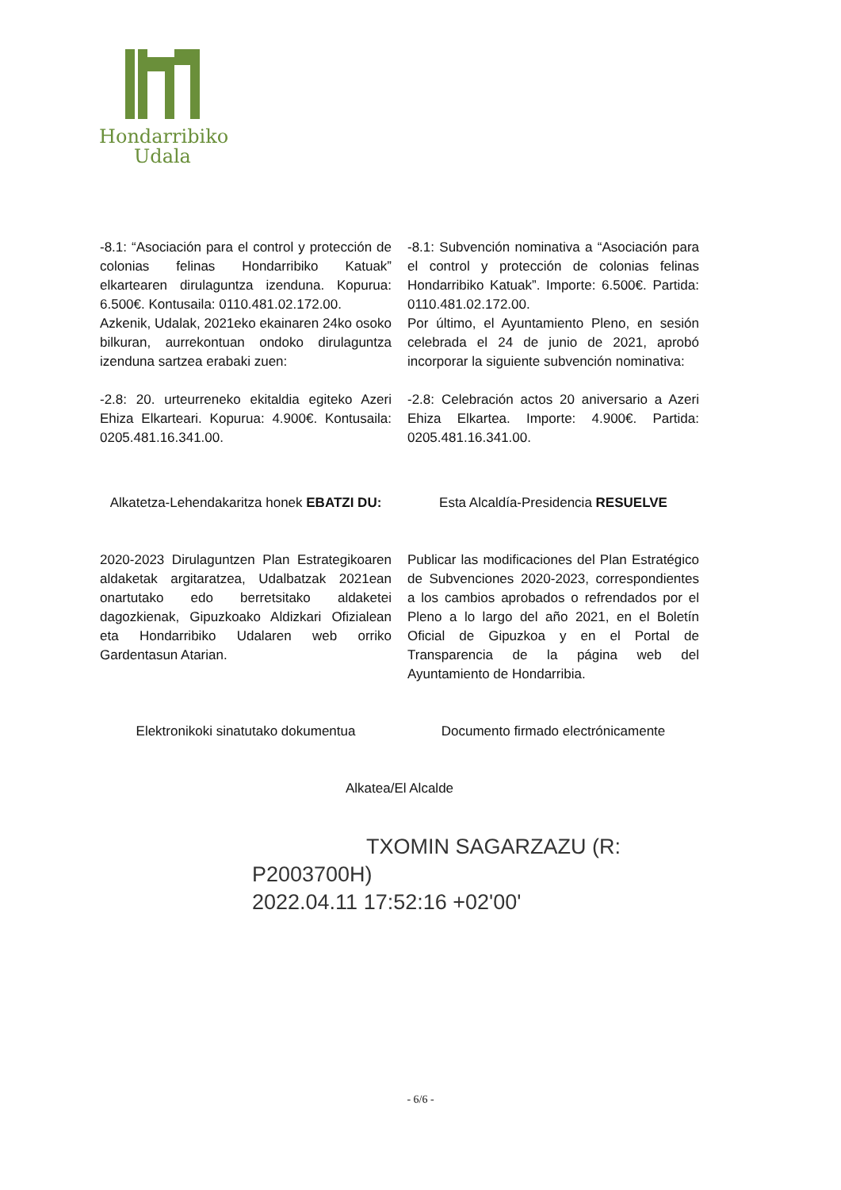Hondarribiko
Udala
-8.1: “Asociación para el control y protección de colonias felinas Hondarribiko Katuak” elkartearen dirulaguntza izenduna. Kopurua: 6.500€. Kontusaila: 0110.481.02.172.00.
Azkenik, Udalak, 2021eko ekainaren 24ko osoko bilkuran, aurrekontuan ondoko dirulaguntza izenduna sartzea erabaki zuen:
-8.1: Subvención nominativa a “Asociación para el control y protección de colonias felinas Hondarribiko Katuak”. Importe: 6.500€. Partida: 0110.481.02.172.00.
Por último, el Ayuntamiento Pleno, en sesión celebrada el 24 de junio de 2021, aprobó incorporar la siguiente subvención nominativa:
-2.8: 20. urteurreneko ekitaldia egiteko Azeri Ehiza Elkarteari. Kopurua: 4.900€. Kontusaila: 0205.481.16.341.00.
-2.8: Celebración actos 20 aniversario a Azeri Ehiza Elkartea. Importe: 4.900€. Partida: 0205.481.16.341.00.
Alkatetza-Lehendakaritza honek EBATZI DU:
Esta Alcaldía-Presidencia RESUELVE
2020-2023 Dirulaguntzen Plan Estrategikoaren aldaketak argitaratzea, Udalbatzak 2021ean onartutako edo berretsitako aldaketei dagozkienak, Gipuzkoako Aldizkari Ofizialean eta Hondarribiko Udalaren web orriko Gardentasun Atarian.
Publicar las modificaciones del Plan Estratégico de Subvenciones 2020-2023, correspondientes a los cambios aprobados o refrendados por el Pleno a lo largo del año 2021, en el Boletín Oficial de Gipuzkoa y en el Portal de Transparencia de la página web del Ayuntamiento de Hondarribia.
Elektronikoki sinatutako dokumentua
Documento firmado electrónicamente
Alkatea/El Alcalde
TXOMIN SAGARZAZU (R:
P2003700H)
2022.04.11 17:52:16 +02'00'
- 6/6 -